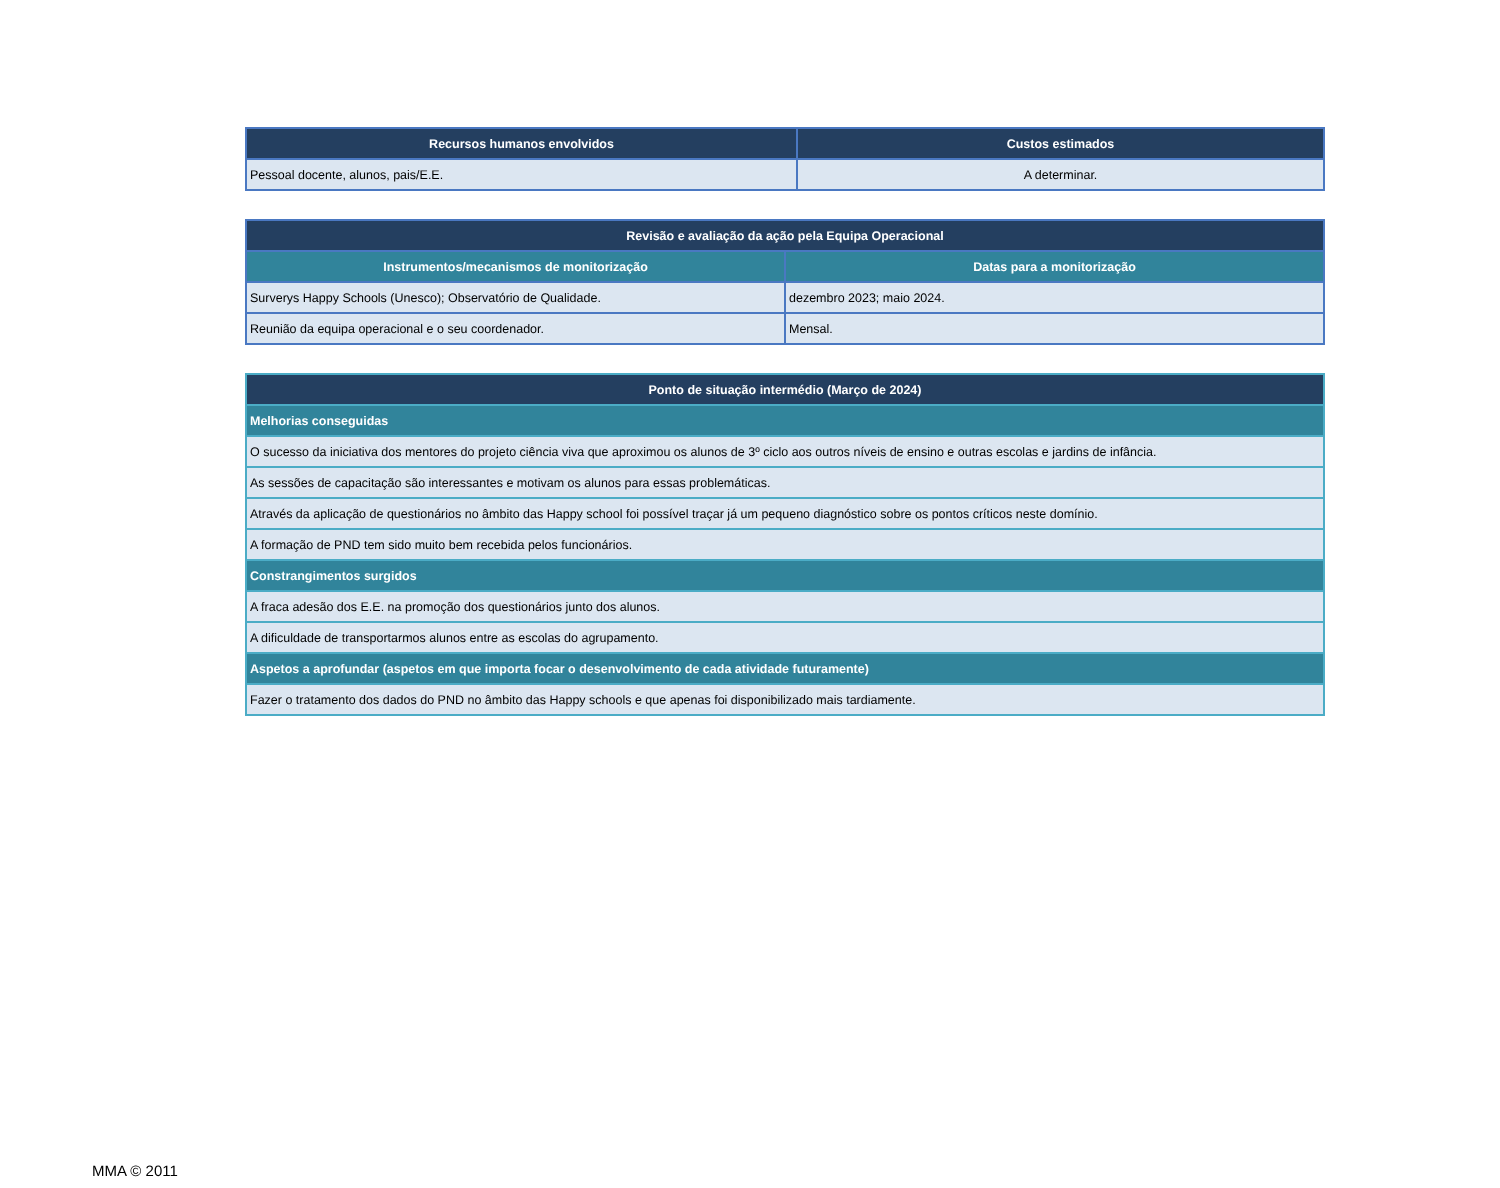| Recursos humanos envolvidos | Custos estimados |
| --- | --- |
| Pessoal docente, alunos, pais/E.E. | A determinar. |
| Revisão e avaliação da ação pela Equipa Operacional | |
| --- | --- |
| Instrumentos/mecanismos de monitorização | Datas para a monitorização |
| Surverys Happy Schools (Unesco); Observatório de Qualidade. | dezembro 2023; maio 2024. |
| Reunião da equipa operacional e o seu coordenador. | Mensal. |
| Ponto de situação intermédio (Março de 2024) |
| --- |
| Melhorias conseguidas |
| O sucesso da iniciativa dos mentores do projeto ciência viva que aproximou os alunos de 3º ciclo aos outros níveis de ensino e outras escolas e jardins de infância. |
| As sessões de capacitação são interessantes e motivam os alunos para essas problemáticas. |
| Através da aplicação de questionários no âmbito das Happy school foi possível traçar já um pequeno diagnóstico sobre os pontos críticos neste domínio. |
| A formação de PND tem sido muito bem recebida pelos funcionários. |
| Constrangimentos surgidos |
| A fraca adesão dos E.E. na promoção dos questionários junto dos alunos. |
| A dificuldade de transportarmos alunos entre as escolas do agrupamento. |
| Aspetos a aprofundar (aspetos em que importa focar o desenvolvimento de cada atividade futuramente) |
| Fazer o tratamento dos dados do PND no âmbito das Happy schools e que apenas foi disponibilizado mais tardiamente. |
MMA © 2011